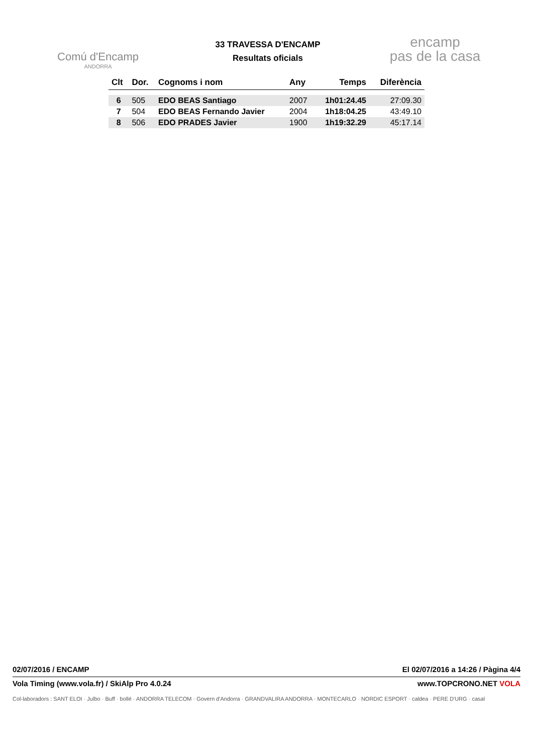Comú d'Encamp
ANDORRA
33 TRAVESSA D'ENCAMP
Resultats oficials
encamp
pas de la casa
| Clt | Dor. | Cognoms i nom | Any | Temps | Diferència |
| --- | --- | --- | --- | --- | --- |
| 6 | 505 | EDO BEAS Santiago | 2007 | 1h01:24.45 | 27:09.30 |
| 7 | 504 | EDO BEAS Fernando Javier | 2004 | 1h18:04.25 | 43:49.10 |
| 8 | 506 | EDO PRADES Javier | 1900 | 1h19:32.29 | 45:17.14 |
02/07/2016 / ENCAMP El 02/07/2016 a 14:26 / Pàgina 4/4
Vola Timing (www.vola.fr) / SkiAlp Pro 4.0.24 www.TOPCRONO.NET VOLA
Col-laboradors : SANT ELOI · Julbo · Buff · bollé · ANDORRA TELECOM · Govern d'Andorra · GRANDVALIRA ANDORRA · MONTECARLO · NORDIC ESPORT · caldea · PERE D'URG · casal